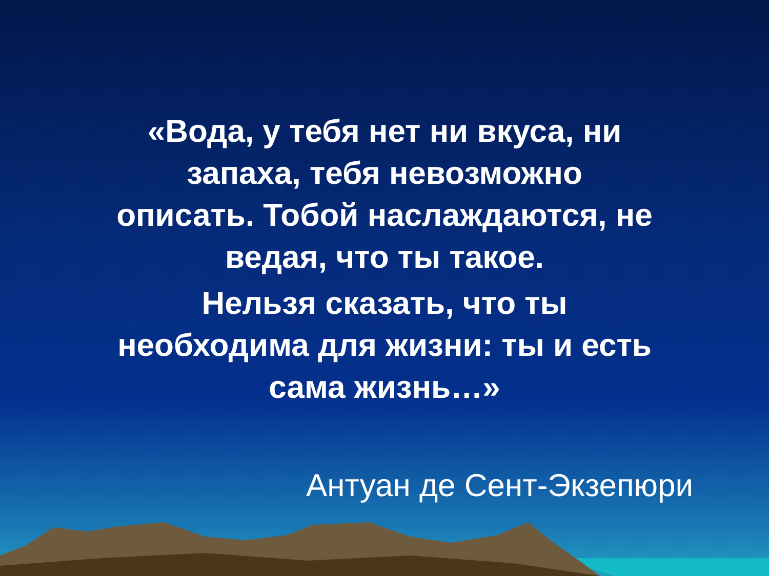«Вода, у тебя нет ни вкуса, ни
запаха, тебя невозможно
описать. Тобой наслаждаются, не
ведая, что ты такое.
Нельзя сказать, что ты
необходима для жизни: ты и есть
сама жизнь…»
Антуан де Сент-Экзепюри